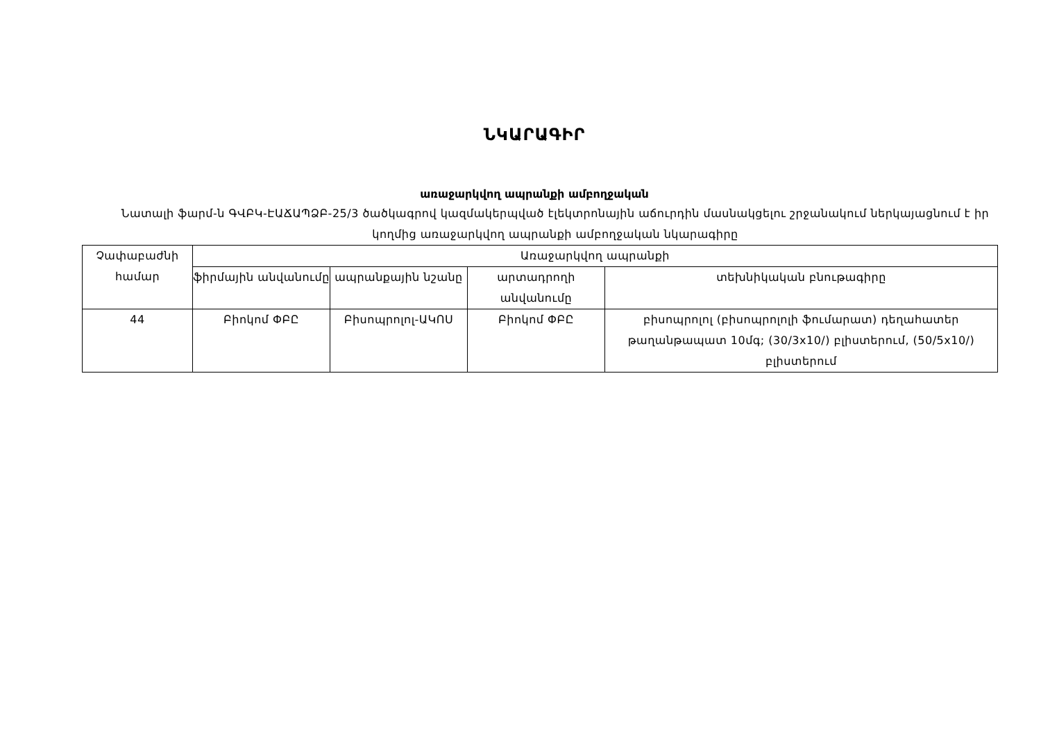ՆԿԱՐԱԳԻՐ
առաջարկվող ապրանքի ամբողջական
Նատալի ֆարմ-ն ԳՎԲԿ-ԷԱՃԱՊՁԲ-25/3 ծածկագրով կազմակերպված էլեկտրոնային աճուրդին մասնակցելու շրջանակում ներկայացնում է իր կողմից առաջարկվող ապրանքի ամբողջական նկարագիրը
| Չափաբաժնի համար | Առաջարկվող ապրանքի | | | |
| | ֆիրմային անվանումը | ապրանքային նշանը | արտադրողի անվանումը | տեխնիկական բնութագիրը |
| 44 | Բիոկոմ ՓԲԸ | Բիսոպրոլոլ-ԱԿՈՍ | Բիոկոմ ՓԲԸ | բիսոպրոլոլ (բիսոպրոլոլի ֆումարատ) դեղահատեր թաղանթապատ 10մգ; (30/3x10/) բլիստերում, (50/5x10/) բլիստերում |